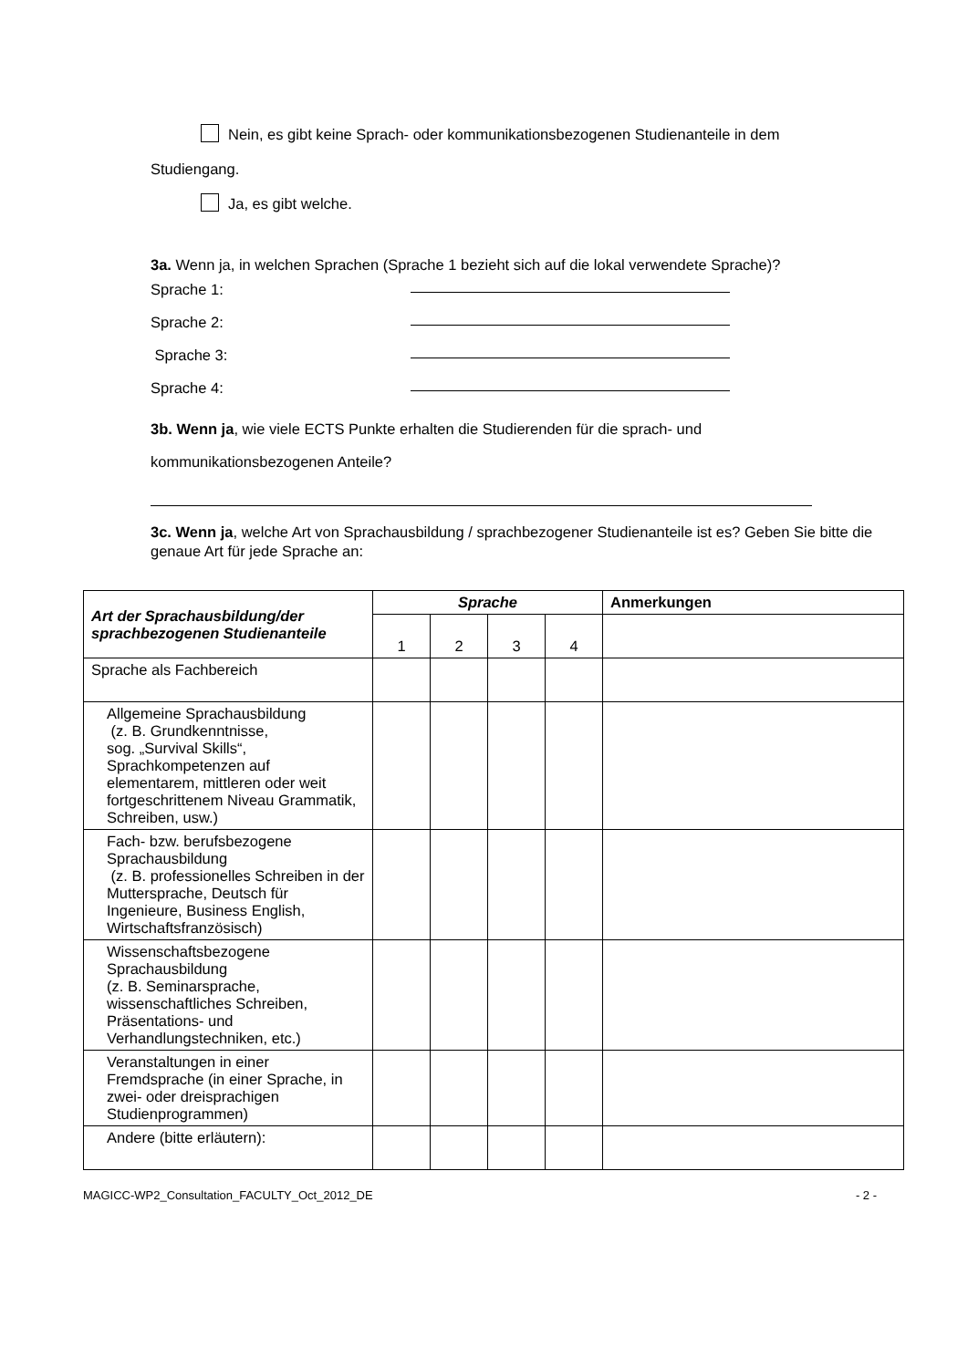Nein, es gibt keine Sprach- oder kommunikationsbezogenen Studienanteile in dem
Studiengang.
Ja, es gibt welche.
3a. Wenn ja, in welchen Sprachen (Sprache 1 bezieht sich auf die lokal verwendete Sprache)?
Sprache 1:
Sprache 2:
Sprache 3:
Sprache 4:
3b. Wenn ja, wie viele ECTS Punkte erhalten die Studierenden für die sprach- und
kommunikationsbezogenen Anteile?
3c. Wenn ja, welche Art von Sprachausbildung / sprachbezogener Studienanteile ist es? Geben Sie bitte die genaue Art für jede Sprache an:
| Art der Sprachausbildung/der sprachbezogenen Studienanteile | Sprache | | | | Anmerkungen |
| --- | --- | --- | --- | --- | --- |
| | 1 | 2 | 3 | 4 | |
| Sprache als Fachbereich | | | | | |
| Allgemeine Sprachausbildung (z. B. Grundkenntnisse, sog. „Survival Skills“, Sprachkompetenzen auf elementarem, mittleren oder weit fortgeschrittenem Niveau Grammatik, Schreiben, usw.) | | | | | |
| Fach- bzw. berufsbezogene Sprachausbildung (z. B. professionelles Schreiben in der Muttersprache, Deutsch für Ingenieure, Business English, Wirtschaftsfranzösisch) | | | | | |
| Wissenschaftsbezogene Sprachausbildung (z. B. Seminarsprache, wissenschaftliches Schreiben, Präsentations- und Verhandlungstechniken, etc.) | | | | | |
| Veranstaltungen in einer Fremdsprache (in einer Sprache, in zwei- oder dreisprachigen Studienprogrammen) | | | | | |
| Andere (bitte erläutern): | | | | | |
MAGICC-WP2_Consultation_FACULTY_Oct_2012_DE - 2 -